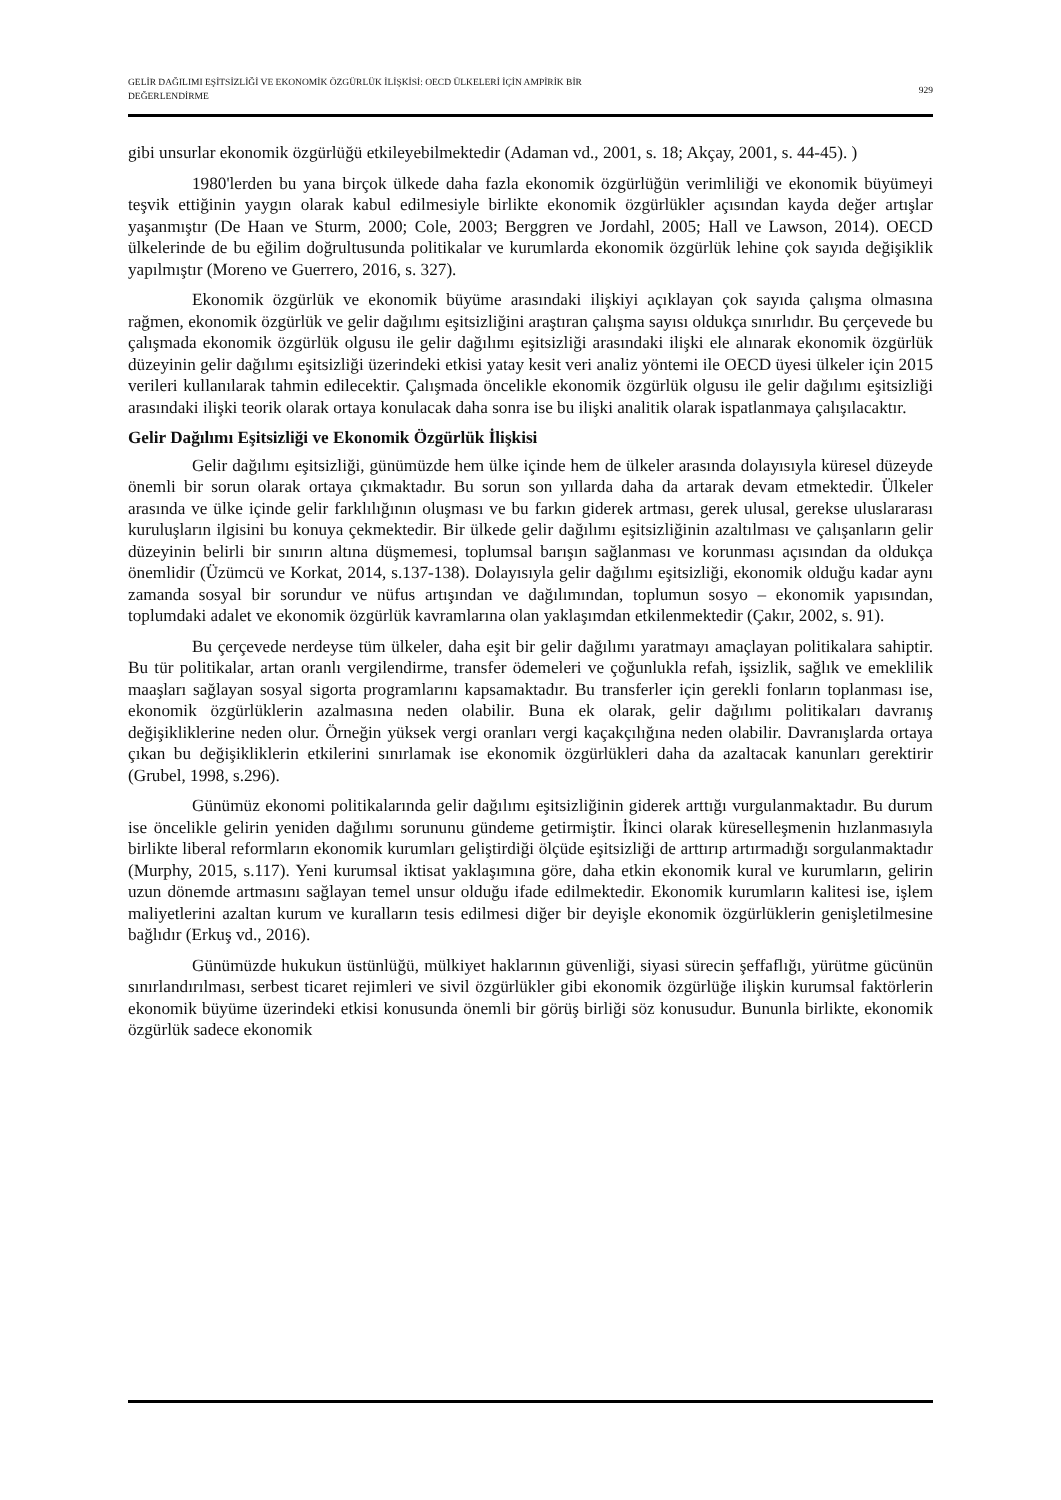GELİR DAĞILIMI EŞİTSİZLİĞİ VE EKONOMİK ÖZGÜRLÜK İLİŞKİSİ: OECD ÜLKELERİ İÇİN AMPİRİK BİR
DEĞERLENDİRME
929
gibi unsurlar ekonomik özgürlüğü etkileyebilmektedir (Adaman vd., 2001, s. 18; Akçay, 2001, s. 44-45). )
1980'lerden bu yana birçok ülkede daha fazla ekonomik özgürlüğün verimliliği ve ekonomik büyümeyi teşvik ettiğinin yaygın olarak kabul edilmesiyle birlikte ekonomik özgürlükler açısından kayda değer artışlar yaşanmıştır (De Haan ve Sturm, 2000; Cole, 2003; Berggren ve Jordahl, 2005; Hall ve Lawson, 2014). OECD ülkelerinde de bu eğilim doğrultusunda politikalar ve kurumlarda ekonomik özgürlük lehine çok sayıda değişiklik yapılmıştır (Moreno ve Guerrero, 2016, s. 327).
Ekonomik özgürlük ve ekonomik büyüme arasındaki ilişkiyi açıklayan çok sayıda çalışma olmasına rağmen, ekonomik özgürlük ve gelir dağılımı eşitsizliğini araştıran çalışma sayısı oldukça sınırlıdır. Bu çerçevede bu çalışmada ekonomik özgürlük olgusu ile gelir dağılımı eşitsizliği arasındaki ilişki ele alınarak ekonomik özgürlük düzeyinin gelir dağılımı eşitsizliği üzerindeki etkisi yatay kesit veri analiz yöntemi ile OECD üyesi ülkeler için 2015 verileri kullanılarak tahmin edilecektir. Çalışmada öncelikle ekonomik özgürlük olgusu ile gelir dağılımı eşitsizliği arasındaki ilişki teorik olarak ortaya konulacak daha sonra ise bu ilişki analitik olarak ispatlanmaya çalışılacaktır.
Gelir Dağılımı Eşitsizliği ve Ekonomik Özgürlük İlişkisi
Gelir dağılımı eşitsizliği, günümüzde hem ülke içinde hem de ülkeler arasında dolayısıyla küresel düzeyde önemli bir sorun olarak ortaya çıkmaktadır. Bu sorun son yıllarda daha da artarak devam etmektedir. Ülkeler arasında ve ülke içinde gelir farklılığının oluşması ve bu farkın giderek artması, gerek ulusal, gerekse uluslararası kuruluşların ilgisini bu konuya çekmektedir. Bir ülkede gelir dağılımı eşitsizliğinin azaltılması ve çalışanların gelir düzeyinin belirli bir sınırın altına düşmemesi, toplumsal barışın sağlanması ve korunması açısından da oldukça önemlidir (Üzümcü ve Korkat, 2014, s.137-138). Dolayısıyla gelir dağılımı eşitsizliği, ekonomik olduğu kadar aynı zamanda sosyal bir sorundur ve nüfus artışından ve dağılımından, toplumun sosyo – ekonomik yapısından, toplumdaki adalet ve ekonomik özgürlük kavramlarına olan yaklaşımdan etkilenmektedir (Çakır, 2002, s. 91).
Bu çerçevede nerdeyse tüm ülkeler, daha eşit bir gelir dağılımı yaratmayı amaçlayan politikalara sahiptir. Bu tür politikalar, artan oranlı vergilendirme, transfer ödemeleri ve çoğunlukla refah, işsizlik, sağlık ve emeklilik maaşları sağlayan sosyal sigorta programlarını kapsamaktadır. Bu transferler için gerekli fonların toplanması ise, ekonomik özgürlüklerin azalmasına neden olabilir. Buna ek olarak, gelir dağılımı politikaları davranış değişikliklerine neden olur. Örneğin yüksek vergi oranları vergi kaçakçılığına neden olabilir. Davranışlarda ortaya çıkan bu değişikliklerin etkilerini sınırlamak ise ekonomik özgürlükleri daha da azaltacak kanunları gerektirir (Grubel, 1998, s.296).
Günümüz ekonomi politikalarında gelir dağılımı eşitsizliğinin giderek arttığı vurgulanmaktadır. Bu durum ise öncelikle gelirin yeniden dağılımı sorununu gündeme getirmiştir. İkinci olarak küreselleşmenin hızlanmasıyla birlikte liberal reformların ekonomik kurumları geliştirdiği ölçüde eşitsizliği de arttırıp artırmadığı sorgulanmaktadır (Murphy, 2015, s.117). Yeni kurumsal iktisat yaklaşımına göre, daha etkin ekonomik kural ve kurumların, gelirin uzun dönemde artmasını sağlayan temel unsur olduğu ifade edilmektedir. Ekonomik kurumların kalitesi ise, işlem maliyetlerini azaltan kurum ve kuralların tesis edilmesi diğer bir deyişle ekonomik özgürlüklerin genişletilmesine bağlıdır (Erkuş vd., 2016).
Günümüzde hukukun üstünlüğü, mülkiyet haklarının güvenliği, siyasi sürecin şeffaflığı, yürütme gücünün sınırlandırılması, serbest ticaret rejimleri ve sivil özgürlükler gibi ekonomik özgürlüğe ilişkin kurumsal faktörlerin ekonomik büyüme üzerindeki etkisi konusunda önemli bir görüş birliği söz konusudur. Bununla birlikte, ekonomik özgürlük sadece ekonomik